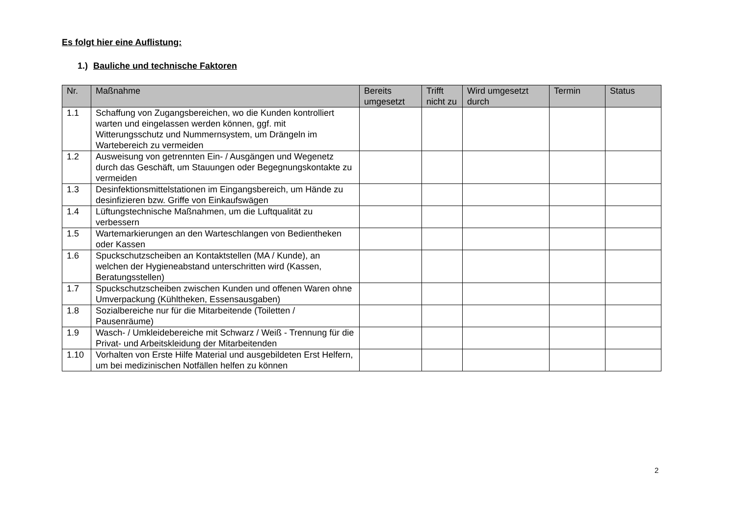Es folgt hier eine Auflistung:
1.) Bauliche und technische Faktoren
| Nr. | Maßnahme | Bereits umgesetzt | Trifft nicht zu | Wird umgesetzt durch | Termin | Status |
| --- | --- | --- | --- | --- | --- | --- |
| 1.1 | Schaffung von Zugangsbereichen, wo die Kunden kontrolliert warten und eingelassen werden können, ggf. mit Witterungsschutz und Nummernsystem, um Drängeln im Wartebereich zu vermeiden | | | | | |
| 1.2 | Ausweisung von getrennten Ein- / Ausgängen und Wegenetz durch das Geschäft, um Stauungen oder Begegnungskontakte zu vermeiden | | | | | |
| 1.3 | Desinfektionsmittelstationen im Eingangsbereich, um Hände zu desinfizieren bzw. Griffe von Einkaufswägen | | | | | |
| 1.4 | Lüftungstechnische Maßnahmen, um die Luftqualität zu verbessern | | | | | |
| 1.5 | Wartemarkierungen an den Warteschlangen von Bedientheken oder Kassen | | | | | |
| 1.6 | Spuckschutzscheiben an Kontaktstellen (MA / Kunde), an welchen der Hygieneabstand unterschritten wird (Kassen, Beratungsstellen) | | | | | |
| 1.7 | Spuckschutzscheiben zwischen Kunden und offenen Waren ohne Umverpackung (Kühltheken, Essensausgaben) | | | | | |
| 1.8 | Sozialbereiche nur für die Mitarbeitende (Toiletten / Pausenräume) | | | | | |
| 1.9 | Wasch- / Umkleidebereiche mit Schwarz / Weiß - Trennung für die Privat- und Arbeitskleidung der Mitarbeitenden | | | | | |
| 1.10 | Vorhalten von Erste Hilfe Material und ausgebildeten Erst Helfern, um bei medizinischen Notfällen helfen zu können | | | | | |
2